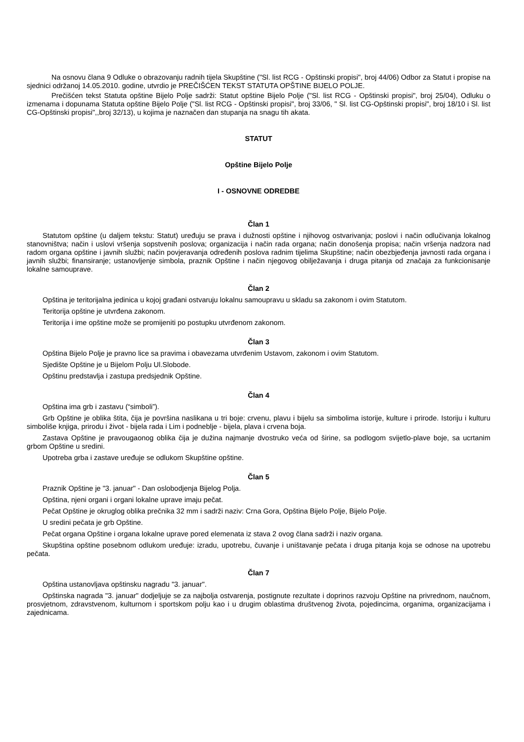Na osnovu člana 9 Odluke o obrazovanju radnih tijela Skupštine ("Sl. list RCG - Opštinski propisi", broj 44/06) Odbor za Statut i propise na sjednici održanoj 14.05.2010. godine, utvrdio je PREČIŠĆEN TEKST STATUTA OPŠTINE BIJELO POLJE.
Prečišćen tekst Statuta opštine Bijelo Polje sadrži: Statut opštine Bijelo Polje ("Sl. list RCG - Opštinski propisi", broj 25/04), Odluku o izmenama i dopunama Statuta opštine Bijelo Polje ("Sl. list RCG - Opštinski propisi", broj 33/06, " Sl. list CG-Opštinski propisi", broj 18/10 i Sl. list CG-Opštinski propisi",,broj 32/13), u kojima je naznačen dan stupanja na snagu tih akata.
STATUT
Opštine Bijelo Polje
I - OSNOVNE ODREDBE
Član 1
Statutom opštine (u daljem tekstu: Statut) uređuju se prava i dužnosti opštine i njihovog ostvarivanja; poslovi i način odlučivanja lokalnog stanovništva; način i uslovi vršenja sopstvenih poslova; organizacija i način rada organa; način donošenja propisa; način vršenja nadzora nad radom organa opštine i javnih službi; način povjeravanja određenih poslova radnim tijelima Skupštine; način obezbjeđenja javnosti rada organa i javnih službi; finansiranje; ustanovljenje simbola, praznik Opštine i način njegovog obilježavanja i druga pitanja od značaja za funkcionisanje lokalne samouprave.
Član 2
Opština je teritorijalna jedinica u kojoj građani ostvaruju lokalnu samoupravu u skladu sa zakonom i ovim Statutom.
Teritorija opštine je utvrđena zakonom.
Teritorija i ime opštine može se promijeniti po postupku utvrđenom zakonom.
Član 3
Opština Bijelo Polje je pravno lice sa pravima i obavezama utvrđenim Ustavom, zakonom i ovim Statutom.
Sjedište Opštine je u Bijelom Polju Ul.Slobode.
Opštinu predstavlja i zastupa predsjednik Opštine.
Član 4
Opština ima grb i zastavu (“simboli”).
Grb Opštine je oblika štita, čija je površina naslikana u tri boje: crvenu, plavu i bijelu sa simbolima istorije, kulture i prirode. Istoriju i kulturu simboliše knjiga, prirodu i život - bijela rada i Lim i podneblje - bijela, plava i crvena boja.
Zastava Opštine je pravougaonog oblika čija je dužina najmanje dvostruko veća od širine, sa podlogom svijetlo-plave boje, sa ucrtanim grbom Opštine u sredini.
Upotreba grba i zastave uređuje se odlukom Skupštine opštine.
Član 5
Praznik Opštine je "3. januar" - Dan oslobodjenja Bijelog Polja.
Opština, njeni organi i organi lokalne uprave imaju pečat.
Pečat Opštine je okruglog oblika prečnika 32 mm i sadrži naziv: Crna Gora, Opština Bijelo Polje, Bijelo Polje.
U sredini pečata je grb Opštine.
Pečat organa Opštine i organa lokalne uprave pored elemenata iz stava 2 ovog člana sadrži i naziv organa.
Skupština opštine posebnom odlukom uređuje: izradu, upotrebu, čuvanje i uništavanje pečata i druga pitanja koja se odnose na upotrebu pečata.
Član 7
Opština ustanovljava opštinsku nagradu "3. januar".
Opštinska nagrada "3. januar" dodjeljuje se za najbolja ostvarenja, postignute rezultate i doprinos razvoju Opštine na privrednom, naučnom, prosvjetnom, zdravstvenom, kulturnom i sportskom polju kao i u drugim oblastima društvenog života, pojedincima, organima, organizacijama i zajednicama.